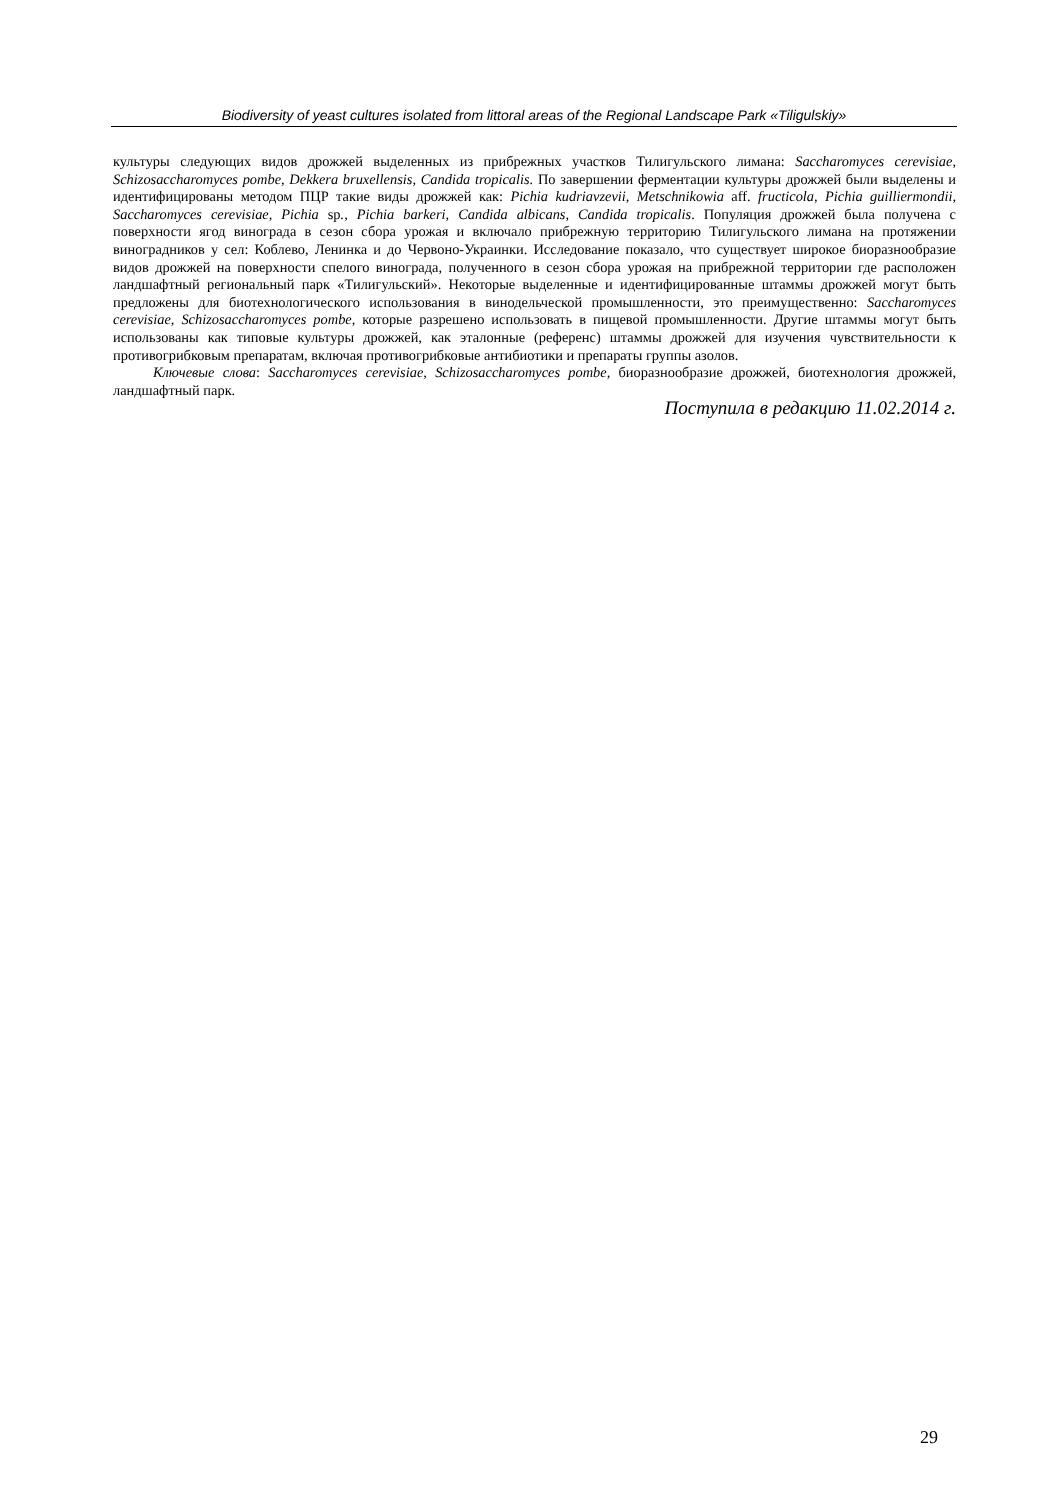Biodiversity of yeast cultures isolated from littoral areas of the Regional Landscape Park «Tiligulskiy»
культуры следующих видов дрожжей выделенных из прибрежных участков Тилигульского лимана: Saccharomyces cerevisiae, Schizosaccharomyces pombe, Dekkera bruxellensis, Candida tropicalis. По завершении ферментации культуры дрожжей были выделены и идентифицированы методом ПЦР такие виды дрожжей как: Pichia kudriavzevii, Metschnikowia aff. fructicola, Pichia guilliermondii, Saccharomyces cerevisiae, Pichia sp., Pichia barkeri, Candida albicans, Candida tropicalis. Популяция дрожжей была получена с поверхности ягод винограда в сезон сбора урожая и включало прибрежную территорию Тилигульского лимана на протяжении виноградников у сел: Коблево, Ленинка и до Червоно-Украинки. Исследование показало, что существует широкое биоразнообразие видов дрожжей на поверхности спелого винограда, полученного в сезон сбора урожая на прибрежной территории где расположен ландшафтный региональный парк «Тилигульский». Некоторые выделенные и идентифицированные штаммы дрожжей могут быть предложены для биотехнологического использования в винодельческой промышленности, это преимущественно: Saccharomyces cerevisiae, Schizosaccharomyces pombe, которые разрешено использовать в пищевой промышленности. Другие штаммы могут быть использованы как типовые культуры дрожжей, как эталонные (референс) штаммы дрожжей для изучения чувствительности к противогрибковым препаратам, включая противогрибковые антибиотики и препараты группы азолов.
Ключевые слова: Saccharomyces cerevisiae, Schizosaccharomyces pombe, биоразнообразие дрожжей, биотехнология дрожжей, ландшафтный парк.
Поступила в редакцию 11.02.2014 г.
29